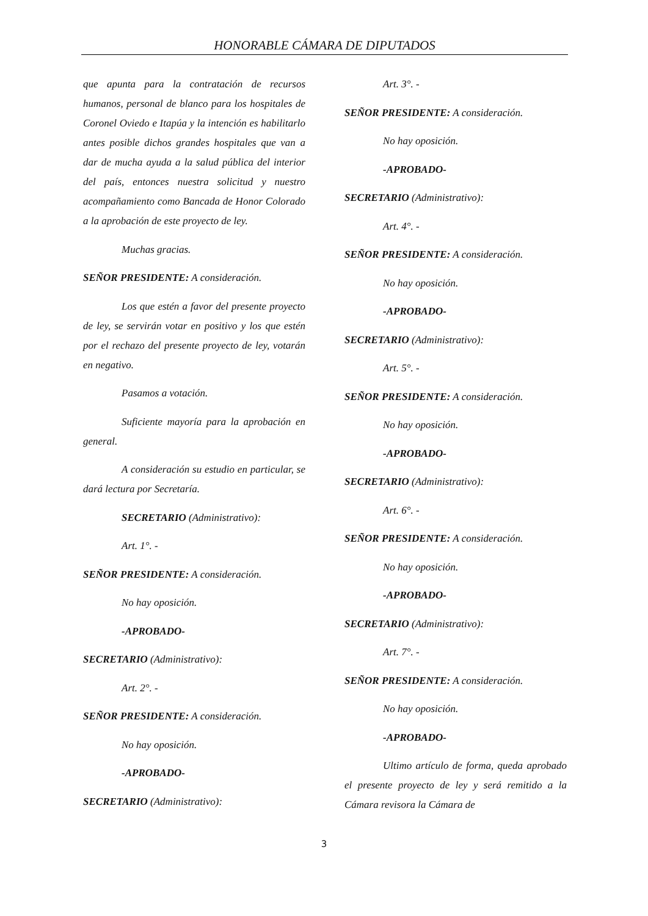HONORABLE CÁMARA DE DIPUTADOS
que apunta para la contratación de recursos humanos, personal de blanco para los hospitales de Coronel Oviedo e Itapúa y la intención es habilitarlo antes posible dichos grandes hospitales que van a dar de mucha ayuda a la salud pública del interior del país, entonces nuestra solicitud y nuestro acompañamiento como Bancada de Honor Colorado a la aprobación de este proyecto de ley.
Muchas gracias.
SEÑOR PRESIDENTE: A consideración.
Los que estén a favor del presente proyecto de ley, se servirán votar en positivo y los que estén por el rechazo del presente proyecto de ley, votarán en negativo.
Pasamos a votación.
Suficiente mayoría para la aprobación en general.
A consideración su estudio en particular, se dará lectura por Secretaría.
SECRETARIO (Administrativo):
Art. 1°. -
SEÑOR PRESIDENTE: A consideración.
No hay oposición.
-APROBADO-
SECRETARIO (Administrativo):
Art. 2°. -
SEÑOR PRESIDENTE: A consideración.
No hay oposición.
-APROBADO-
SECRETARIO (Administrativo):
Art. 3°. -
SEÑOR PRESIDENTE: A consideración.
No hay oposición.
-APROBADO-
SECRETARIO (Administrativo):
Art. 4°. -
SEÑOR PRESIDENTE: A consideración.
No hay oposición.
-APROBADO-
SECRETARIO (Administrativo):
Art. 5°. -
SEÑOR PRESIDENTE: A consideración.
No hay oposición.
-APROBADO-
SECRETARIO (Administrativo):
Art. 6°. -
SEÑOR PRESIDENTE: A consideración.
No hay oposición.
-APROBADO-
SECRETARIO (Administrativo):
Art. 7°. -
SEÑOR PRESIDENTE: A consideración.
No hay oposición.
-APROBADO-
Ultimo artículo de forma, queda aprobado el presente proyecto de ley y será remitido a la Cámara revisora la Cámara de
3